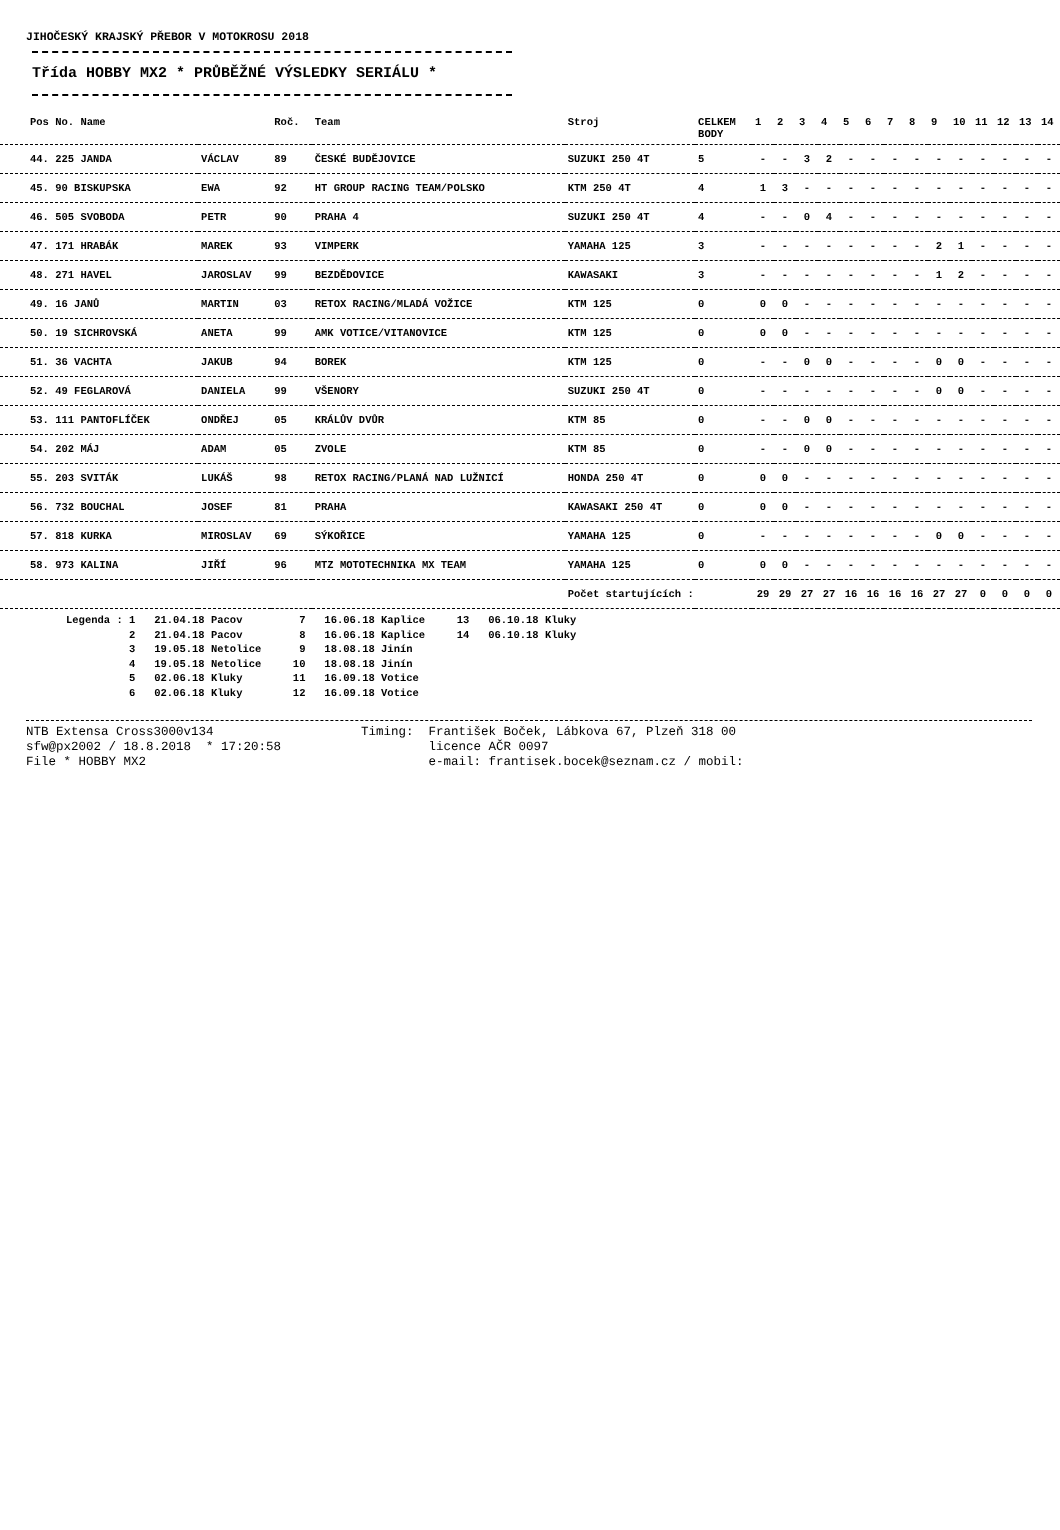JIHOČESKÝ KRAJSKÝ PŘEBOR V MOTOKROSU 2018
Třída HOBBY MX2 * PRŮBĚŽNÉ VÝSLEDKY SERIÁLU *
| Pos No. Name | | Roč. | Team | Stroj | CELKEM BODY | 1 | 2 | 3 | 4 | 5 | 6 | 7 | 8 | 9 | 10 | 11 | 12 | 13 | 14 |
| --- | --- | --- | --- | --- | --- | --- | --- | --- | --- | --- | --- | --- | --- | --- | --- | --- | --- | --- | --- |
| 44. 225 JANDA | VÁCLAV | 89 | ČESKÉ BUDĚJOVICE | SUZUKI 250 4T | 5 | - | - | 3 | 2 | - | - | - | - | - | - | - | - | - | - |
| 45. 90 BISKUPSKA | EWA | 92 | HT GROUP RACING TEAM/POLSKO | KTM 250 4T | 4 | 1 | 3 | - | - | - | - | - | - | - | - | - | - | - | - |
| 46. 505 SVOBODA | PETR | 90 | PRAHA 4 | SUZUKI 250 4T | 4 | - | - | 0 | 4 | - | - | - | - | - | - | - | - | - | - |
| 47. 171 HRABÁK | MAREK | 93 | VIMPERK | YAMAHA 125 | 3 | - | - | - | - | - | - | - | - | 2 | 1 | - | - | - | - |
| 48. 271 HAVEL | JAROSLAV | 99 | BEZDĚDOVICE | KAWASAKI | 3 | - | - | - | - | - | - | - | - | 1 | 2 | - | - | - | - |
| 49. 16 JANŮ | MARTIN | 03 | RETOX RACING/MLADÁ VOŽICE | KTM 125 | 0 | 0 | 0 | - | - | - | - | - | - | - | - | - | - | - | - |
| 50. 19 SICHROVSKÁ | ANETA | 99 | AMK VOTICE/VITANOVICE | KTM 125 | 0 | 0 | 0 | - | - | - | - | - | - | - | - | - | - | - | - |
| 51. 36 VACHTA | JAKUB | 94 | BOREK | KTM 125 | 0 | - | - | 0 | 0 | - | - | - | - | 0 | 0 | - | - | - | - |
| 52. 49 FEGLAROVÁ | DANIELA | 99 | VŠENORY | SUZUKI 250 4T | 0 | - | - | - | - | - | - | - | - | 0 | 0 | - | - | - | - |
| 53. 111 PANTOFLÍČEK | ONDŘEJ | 05 | KRÁLŮV DVŮR | KTM 85 | 0 | - | - | 0 | 0 | - | - | - | - | - | - | - | - | - | - |
| 54. 202 MÁJ | ADAM | 05 | ZVOLE | KTM 85 | 0 | - | - | 0 | 0 | - | - | - | - | - | - | - | - | - | - |
| 55. 203 SVITÁK | LUKÁŠ | 98 | RETOX RACING/PLANÁ NAD LUŽNICÍ | HONDA 250 4T | 0 | 0 | 0 | - | - | - | - | - | - | - | - | - | - | - | - |
| 56. 732 BOUCHAL | JOSEF | 81 | PRAHA | KAWASAKI 250 4T | 0 | 0 | 0 | - | - | - | - | - | - | - | - | - | - | - | - |
| 57. 818 KURKA | MIROSLAV | 69 | SÝKOŘICE | YAMAHA 125 | 0 | - | - | - | - | - | - | - | - | 0 | 0 | - | - | - | - |
| 58. 973 KALINA | JIŘÍ | 96 | MTZ MOTOTECHNIKA MX TEAM | YAMAHA 125 | 0 | 0 | 0 | - | - | - | - | - | - | - | - | - | - | - | - |
| | | | | Počet startujících : | | 29 | 29 | 27 | 27 | 16 | 16 | 16 | 16 | 27 | 27 | 0 | 0 | 0 | 0 |
Legenda : 1 21.04.18 Pacov 2 21.04.18 Pacov 3 19.05.18 Netolice 4 19.05.18 Netolice 5 02.06.18 Kluky 6 02.06.18 Kluky
7 16.06.18 Kaplice 8 16.06.18 Kaplice 9 18.08.18 Jinín 10 18.08.18 Jinín 11 16.09.18 Votice 12 16.09.18 Votice
13 06.10.18 Kluky 14 06.10.18 Kluky
NTB Extensa Cross3000v134 sfw@px2002 / 18.8.2018 * 17:20:58 File * HOBBY MX2
Timing: František Boček, Lábkova 67, Plzeň 318 00 licence AČR 0097 e-mail: frantisek.bocek@seznam.cz / mobil: